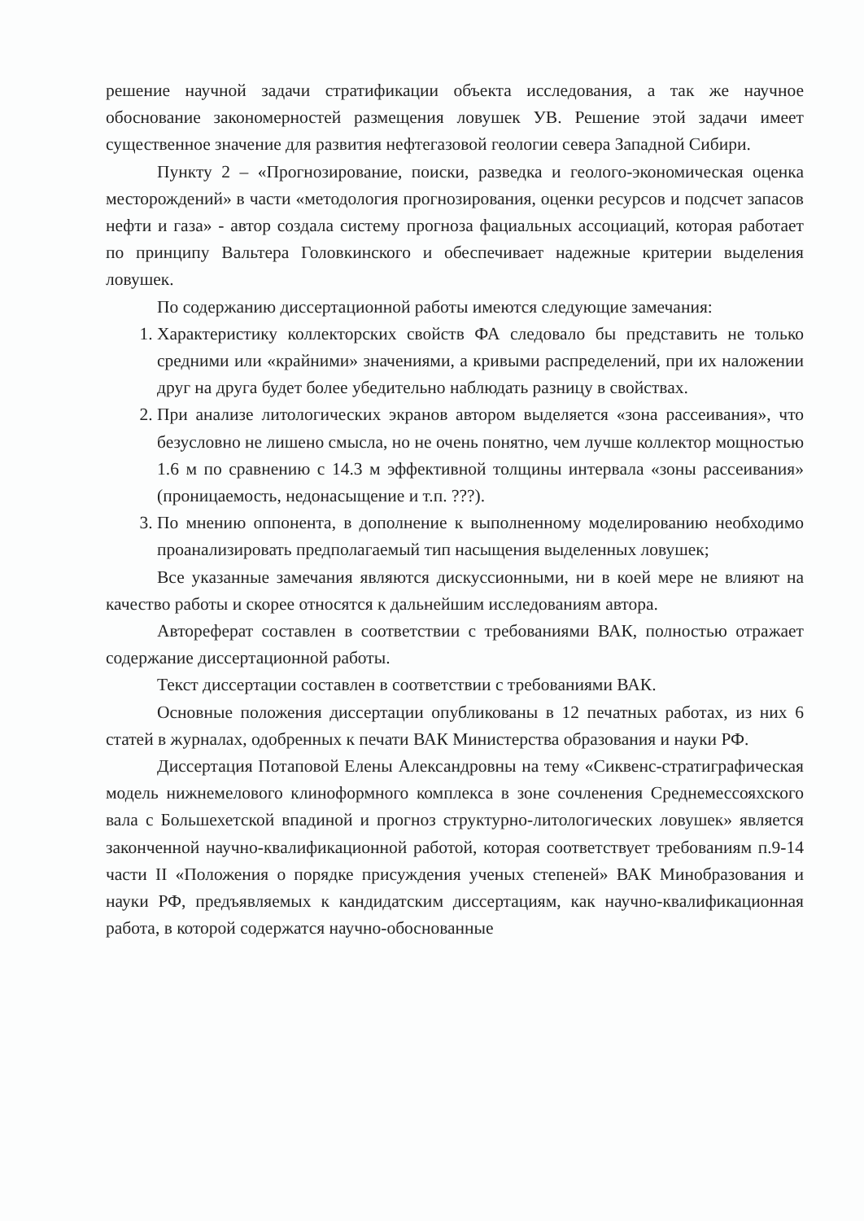решение научной задачи стратификации объекта исследования, а так же научное обоснование закономерностей размещения ловушек УВ. Решение этой задачи имеет существенное значение для развития нефтегазовой геологии севера Западной Сибири.
Пункту 2 – «Прогнозирование, поиски, разведка и геолого-экономическая оценка месторождений» в части «методология прогнозирования, оценки ресурсов и подсчет запасов нефти и газа» - автор создала систему прогноза фациальных ассоциаций, которая работает по принципу Вальтера Головкинского и обеспечивает надежные критерии выделения ловушек.
По содержанию диссертационной работы имеются следующие замечания:
1. Характеристику коллекторских свойств ФА следовало бы представить не только средними или «крайними» значениями, а кривыми распределений, при их наложении друг на друга будет более убедительно наблюдать разницу в свойствах.
2. При анализе литологических экранов автором выделяется «зона рассеивания», что безусловно не лишено смысла, но не очень понятно, чем лучше коллектор мощностью 1.6 м по сравнению с 14.3 м эффективной толщины интервала «зоны рассеивания» (проницаемость, недонасыщение и т.п. ???).
3. По мнению оппонента, в дополнение к выполненному моделированию необходимо проанализировать предполагаемый тип насыщения выделенных ловушек;
Все указанные замечания являются дискуссионными, ни в коей мере не влияют на качество работы и скорее относятся к дальнейшим исследованиям автора.
Автореферат составлен в соответствии с требованиями ВАК, полностью отражает содержание диссертационной работы.
Текст диссертации составлен в соответствии с требованиями ВАК.
Основные положения диссертации опубликованы в 12 печатных работах, из них 6 статей в журналах, одобренных к печати ВАК Министерства образования и науки РФ.
Диссертация Потаповой Елены Александровны на тему «Сиквенс-стратиграфическая модель нижнемелового клиноформного комплекса в зоне сочленения Среднемессояхского вала с Большехетской впадиной и прогноз структурно-литологических ловушек» является законченной научно-квалификационной работой, которая соответствует требованиям п.9-14 части II «Положения о порядке присуждения ученых степеней» ВАК Минобразования и науки РФ, предъявляемых к кандидатским диссертациям, как научно-квалификационная работа, в которой содержатся научно-обоснованные